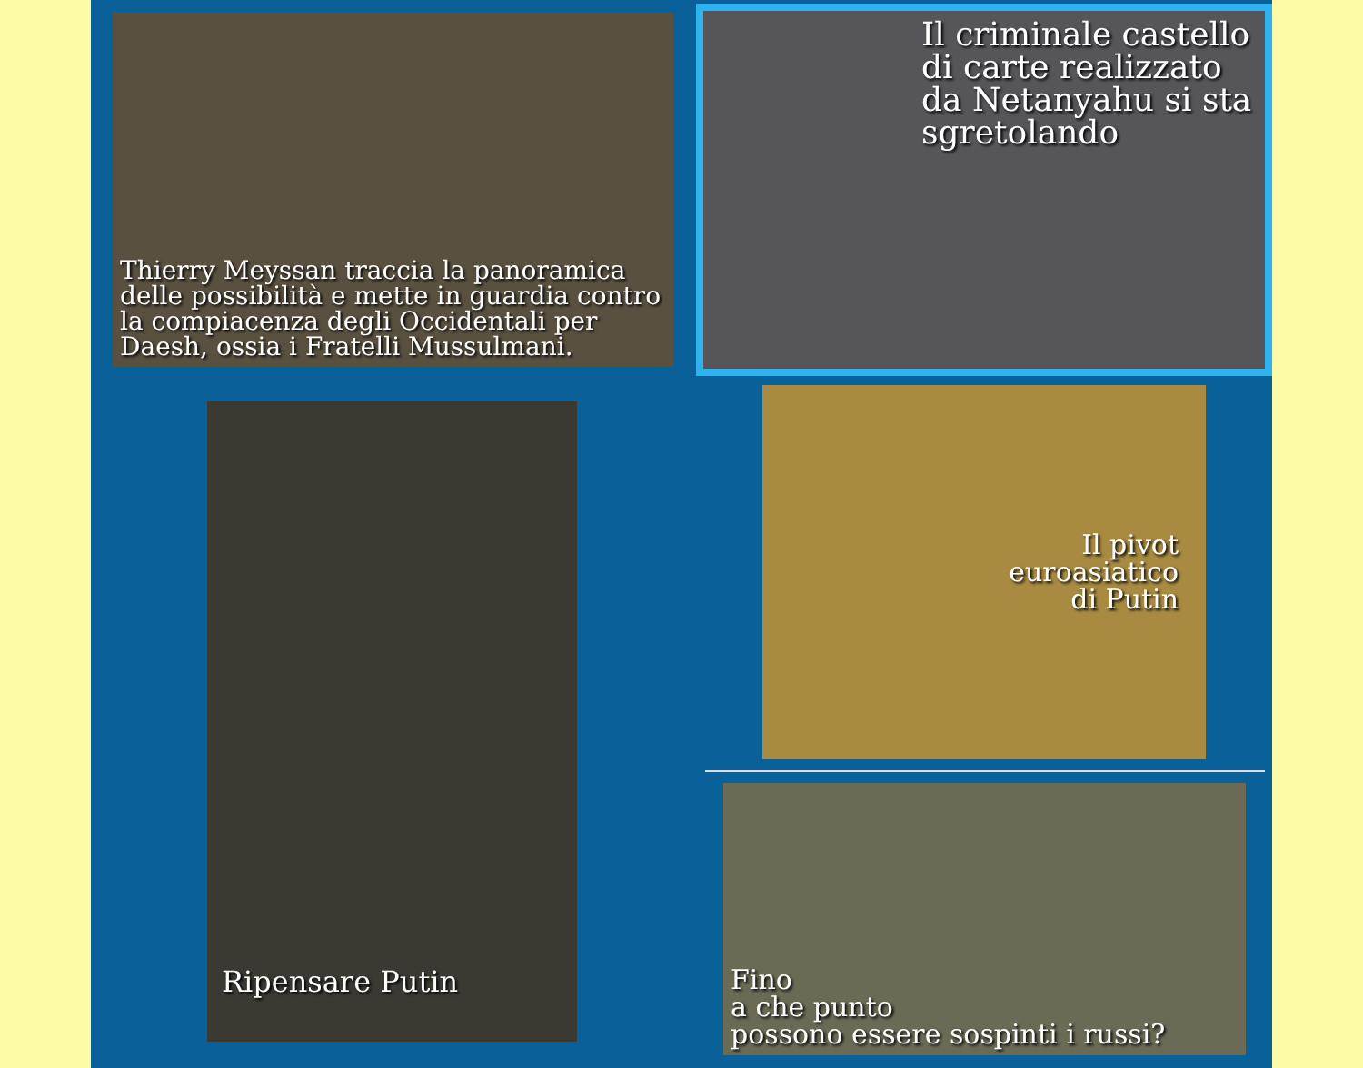Thierry Meyssan traccia la panoramica delle possibilità e mette in guardia contro la compiacenza degli Occidentali per Daesh, ossia i Fratelli Mussulmani.
Il criminale castello di carte realizzato da Netanyahu si sta sgretolando
Ripensare Putin
Il pivot
euroasiatico
di Putin
Fino
a che punto
possono essere sospinti i russi?